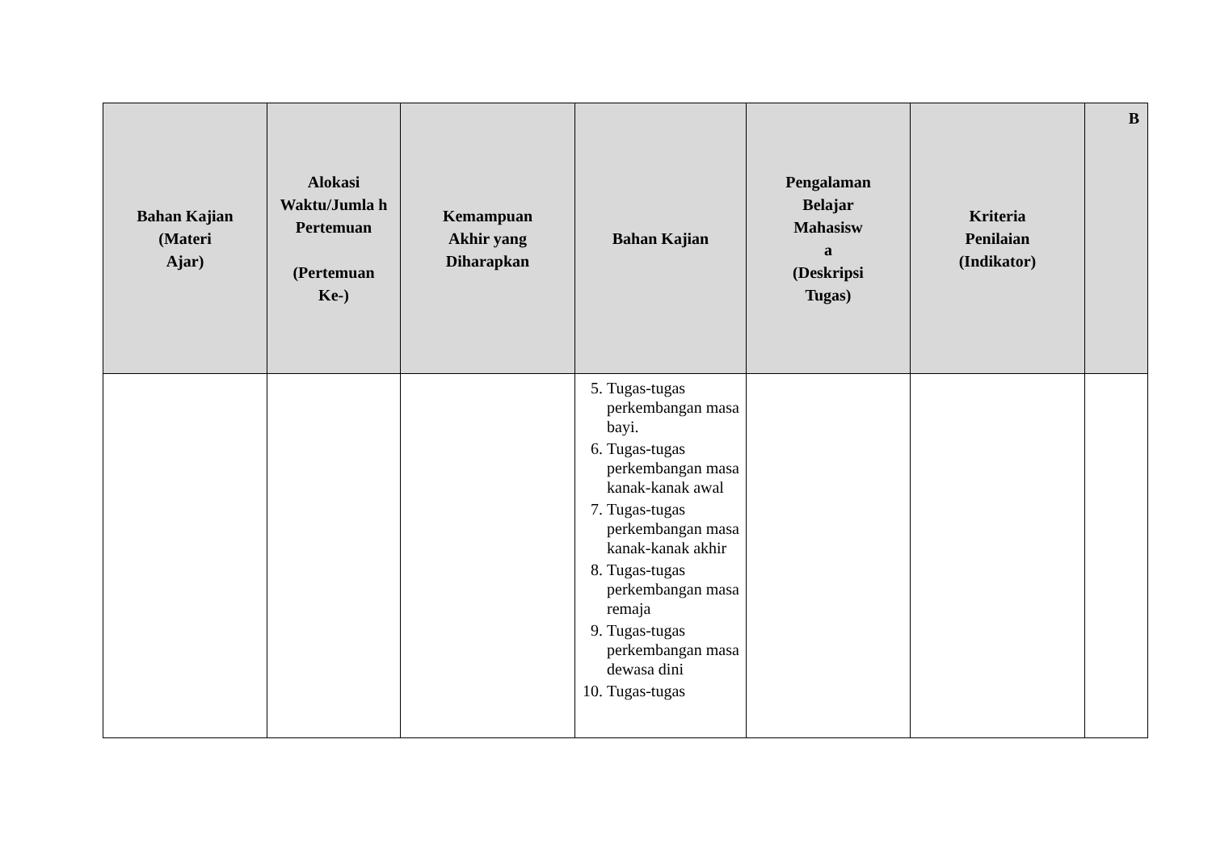| Bahan Kajian (Materi Ajar) | Alokasi Waktu/Jumla h Pertemuan (Pertemuan Ke-) | Kemampuan Akhir yang Diharapkan | Bahan Kajian | Pengalaman Belajar Mahasisw a (Deskripsi Tugas) | Kriteria Penilaian (Indikator) | B |
| --- | --- | --- | --- | --- | --- | --- |
| | | | 5. Tugas-tugas perkembangan masa bayi. 6. Tugas-tugas perkembangan masa kanak-kanak awal 7. Tugas-tugas perkembangan masa kanak-kanak akhir 8. Tugas-tugas perkembangan masa remaja 9. Tugas-tugas perkembangan masa dewasa dini 10. Tugas-tugas | | | |